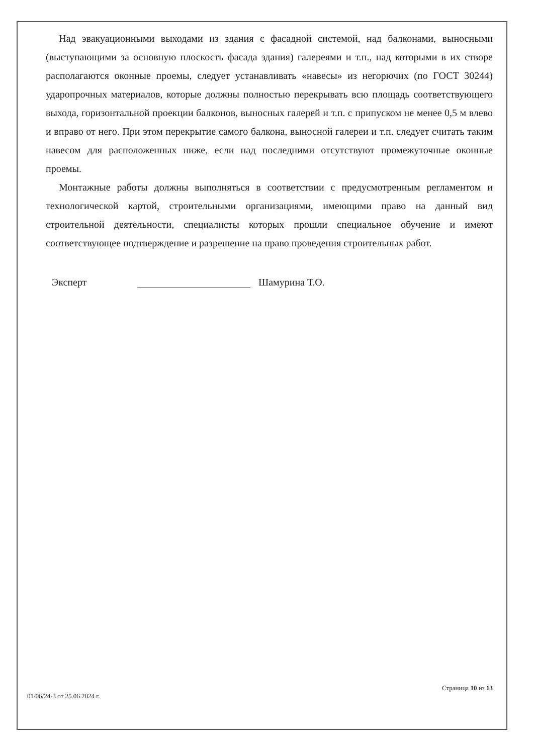Над эвакуационными выходами из здания с фасадной системой, над балконами, выносными (выступающими за основную плоскость фасада здания) галереями и т.п., над которыми в их створе располагаются оконные проемы, следует устанавливать «навесы» из негорючих (по ГОСТ 30244) ударопрочных материалов, которые должны полностью перекрывать всю площадь соответствующего выхода, горизонтальной проекции балконов, выносных галерей и т.п. с припуском не менее 0,5 м влево и вправо от него. При этом перекрытие самого балкона, выносной галереи и т.п. следует считать таким навесом для расположенных ниже, если над последними отсутствуют промежуточные оконные проемы.
Монтажные работы должны выполняться в соответствии с предусмотренным регламентом и технологической картой, строительными организациями, имеющими право на данный вид строительной деятельности, специалисты которых прошли специальное обучение и имеют соответствующее подтверждение и разрешение на право проведения строительных работ.
Эксперт Шамурина Т.О.
Страница 10 из 13
01/06/24-3 от 25.06.2024 г.